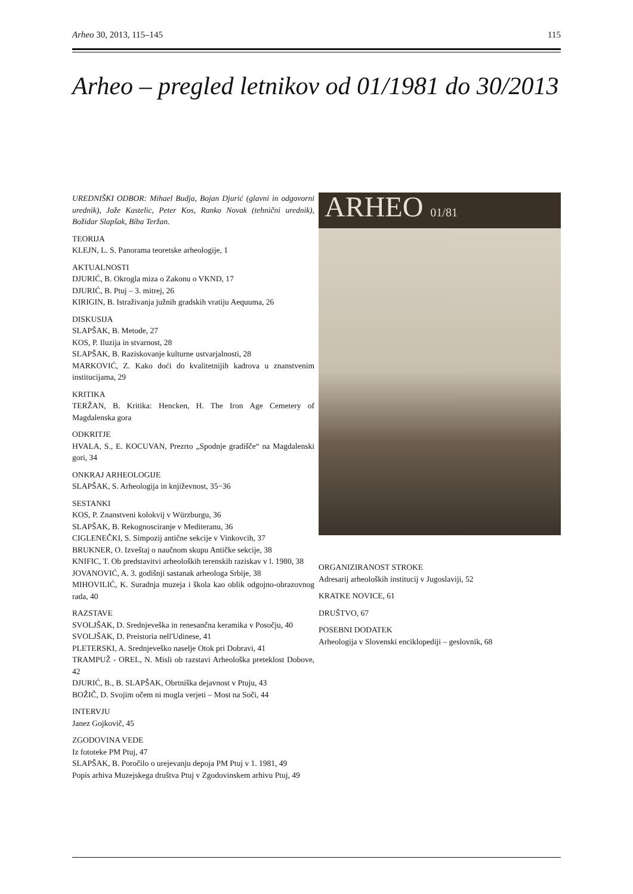Arheo 30, 2013, 115–145 115
Arheo – pregled letnikov od 01/1981 do 30/2013
UREDNIŠKI ODBOR: Mihael Budja, Bojan Djurić (glavni in odgovorni urednik), Jože Kastelic, Peter Kos, Ranko Novak (tehnični urednik), Božidar Slapšak, Biba Teržan.
TEORIJA
KLEJN, L. S. Panorama teoretske arheologije, 1
AKTUALNOSTI
DJURIĆ, B. Okrogla miza o Zakonu o VKND, 17
DJURIĆ, B. Ptuj – 3. mitrej, 26
KIRIGIN, B. Istraživanja južnih gradskih vratiju Aequuma, 26
DISKUSIJA
SLAPŠAK, B. Metode, 27
KOS, P. Iluzija in stvarnost, 28
SLAPŠAK, B. Raziskovanje kulturne ustvarjalnosti, 28
MARKOVIĆ, Z. Kako doći do kvalitetnijih kadrova u znanstvenim institucijama, 29
KRITIKA
TERŽAN, B. Kritika: Hencken, H. The Iron Age Cemetery of Magdalenska gora
ODKRITJE
HVALA, S., E. KOCUVAN, Prezrto „Spodnje gradišče“ na Magdalenski gori, 34
ONKRAJ ARHEOLOGIJE
SLAPŠAK, S. Arheologija in književnost, 35−36
SESTANKI
KOS, P. Znanstveni kolokvij v Würzburgu, 36
SLAPŠAK, B. Rekognosciranje v Mediteranu, 36
CIGLENEČKI, S. Simpozij antične sekcije v Vinkovcih, 37
BRUKNER, O. Izveštaj o naučnom skupu Antičke sekcije, 38
KNIFIC, T. Ob predstavitvi arheoloških terenskih raziskav v l. 1980, 38
JOVANOVIĆ, A. 3. godišnji sastanak arheologa Srbije, 38
MIHOVILIĆ, K. Suradnja muzeja i škola kao oblik odgojno-obrazovnog rada, 40
RAZSTAVE
SVOLJŠAK, D. Srednjeveška in renesančna keramika v Posočju, 40
SVOLJŠAK, D. Preistoria nell'Udinese, 41
PLETERSKI, A. Srednjeveško naselje Otok pri Dobravi, 41
TRAMPUŽ - OREL, N. Misli ob razstavi Arheološka preteklost Dobove, 42
DJURIĆ, B., B. SLAPŠAK, Obrtniška dejavnost v Ptuju, 43
BOŽIČ, D. Svojim očem ni mogla verjeti – Most na Soči, 44
INTERVJU
Janez Gojkovič, 45
ZGODOVINA VEDE
Iz fototeke PM Ptuj, 47
SLAPŠAK, B. Poročilo o urejevanju depoja PM Ptuj v 1. 1981, 49
Popis arhiva Muzejskega društva Ptuj v Zgodovinskem arhivu Ptuj, 49
ARHEO 01/81
ORGANIZIRANOST STROKE
Adresarij arheoloških institucij v Jugoslaviji, 52
KRATKE NOVICE, 61
DRUŠTVO, 67
POSEBNI DODATEK
Arheologija v Slovenski enciklopediji – geslovnik, 68